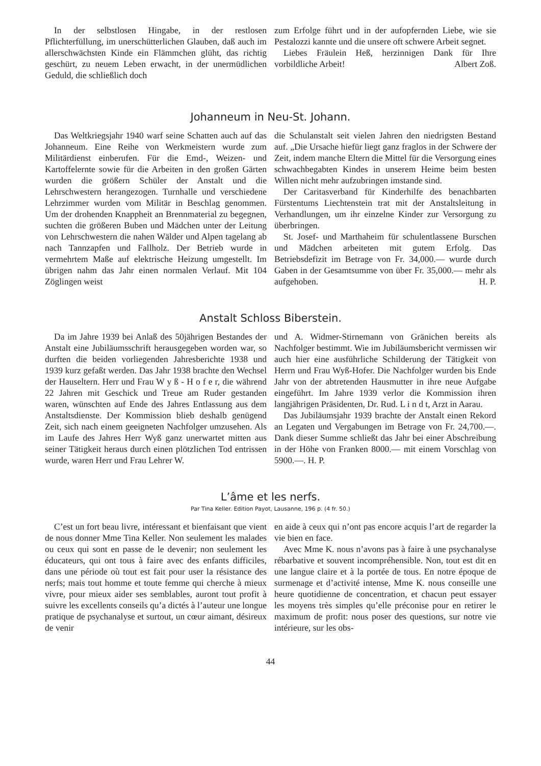In der selbstlosen Hingabe, in der restlosen Pflichterfüllung, im unerschütterlichen Glauben, daß auch im allerschwächsten Kinde ein Flämmchen glüht, das richtig geschürt, zu neuem Leben erwacht, in der unermüdlichen Geduld, die schließlich doch
zum Erfolge führt und in der aufopfernden Liebe, wie sie Pestalozzi kannte und die unsere oft schwere Arbeit segnet.
Liebes Fräulein Heß, herzinnigen Dank für Ihre vorbildliche Arbeit! Albert Zoß.
Johanneum in Neu-St. Johann.
Das Weltkriegsjahr 1940 warf seine Schatten auch auf das Johanneum. Eine Reihe von Werkmeistern wurde zum Militärdienst einberufen. Für die Emd-, Weizen- und Kartoffelernte sowie für die Arbeiten in den großen Gärten wurden die größern Schüler der Anstalt und die Lehrschwestern herangezogen. Turnhalle und verschiedene Lehrzimmer wurden vom Militär in Beschlag genommen. Um der drohenden Knappheit an Brennmaterial zu begegnen, suchten die größeren Buben und Mädchen unter der Leitung von Lehrschwestern die nahen Wälder und Alpen tagelang ab nach Tannzapfen und Fallholz. Der Betrieb wurde in vermehrtem Maße auf elektrische Heizung umgestellt. Im übrigen nahm das Jahr einen normalen Verlauf. Mit 104 Zöglingen weist
die Schulanstalt seit vielen Jahren den niedrigsten Bestand auf. „Die Ursache hiefür liegt ganz fraglos in der Schwere der Zeit, indem manche Eltern die Mittel für die Versorgung eines schwachbegabten Kindes in unserem Heime beim besten Willen nicht mehr aufzubringen imstande sind.
Der Caritasverband für Kinderhilfe des benachbarten Fürstentums Liechtenstein trat mit der Anstaltsleitung in Verhandlungen, um ihr einzelne Kinder zur Versorgung zu überbringen.
St. Josef- und Marthaheim für schulentlassene Burschen und Mädchen arbeiteten mit gutem Erfolg. Das Betriebsdefizit im Betrage von Fr. 34,000.— wurde durch Gaben in der Gesamtsumme von über Fr. 35,000.— mehr als aufgehoben. H. P.
Anstalt Schloss Biberstein.
Da im Jahre 1939 bei Anlaß des 50jährigen Bestandes der Anstalt eine Jubiläumsschrift herausgegeben worden war, so durften die beiden vorliegenden Jahresberichte 1938 und 1939 kurz gefaßt werden. Das Jahr 1938 brachte den Wechsel der Hauseltern. Herr und Frau W y ß - H o f e r, die während 22 Jahren mit Geschick und Treue am Ruder gestanden waren, wünschten auf Ende des Jahres Entlassung aus dem Anstaltsdienste. Der Kommission blieb deshalb genügend Zeit, sich nach einem geeigneten Nachfolger umzusehen. Als im Laufe des Jahres Herr Wyß ganz unerwartet mitten aus seiner Tätigkeit heraus durch einen plötzlichen Tod entrissen wurde, waren Herr und Frau Lehrer W.
und A. Widmer-Stirnemann von Gränichen bereits als Nachfolger bestimmt. Wie im Jubiläumsbericht vermissen wir auch hier eine ausführliche Schilderung der Tätigkeit von Herrn und Frau Wyß-Hofer. Die Nachfolger wurden bis Ende Jahr von der abtretenden Hausmutter in ihre neue Aufgabe eingeführt. Im Jahre 1939 verlor die Kommission ihren langjährigen Präsidenten, Dr. Rud. L i n d t, Arzt in Aarau.
Das Jubiläumsjahr 1939 brachte der Anstalt einen Rekord an Legaten und Vergabungen im Betrage von Fr. 24,700.—. Dank dieser Summe schließt das Jahr bei einer Abschreibung in der Höhe von Franken 8000.— mit einem Vorschlag von 5900.—. H. P.
L’âme et les nerfs.
Par Tina Keller. Edition Payot, Lausanne, 196 p. (4 fr. 50.)
C’est un fort beau livre, intéressant et bienfaisant que vient de nous donner Mme Tina Keller. Non seulement les malades ou ceux qui sont en passe de le devenir; non seulement les éducateurs, qui ont tous à faire avec des enfants difficiles, dans une période où tout est fait pour user la résistance des nerfs; mais tout homme et toute femme qui cherche à mieux vivre, pour mieux aider ses semblables, auront tout profit à suivre les excellents conseils qu’a dictés à l’auteur une longue pratique de psychanalyse et surtout, un cœur aimant, désireux de venir
en aide à ceux qui n’ont pas encore acquis l’art de regarder la vie bien en face.
Avec Mme K. nous n’avons pas à faire à une psychanalyse rébarbative et souvent incompréhensible. Non, tout est dit en une langue claire et à la portée de tous. En notre époque de surmenage et d’activité intense, Mme K. nous conseille une heure quotidienne de concentration, et chacun peut essayer les moyens très simples qu’elle préconise pour en retirer le maximum de profit: nous poser des questions, sur notre vie intérieure, sur les obs-
44